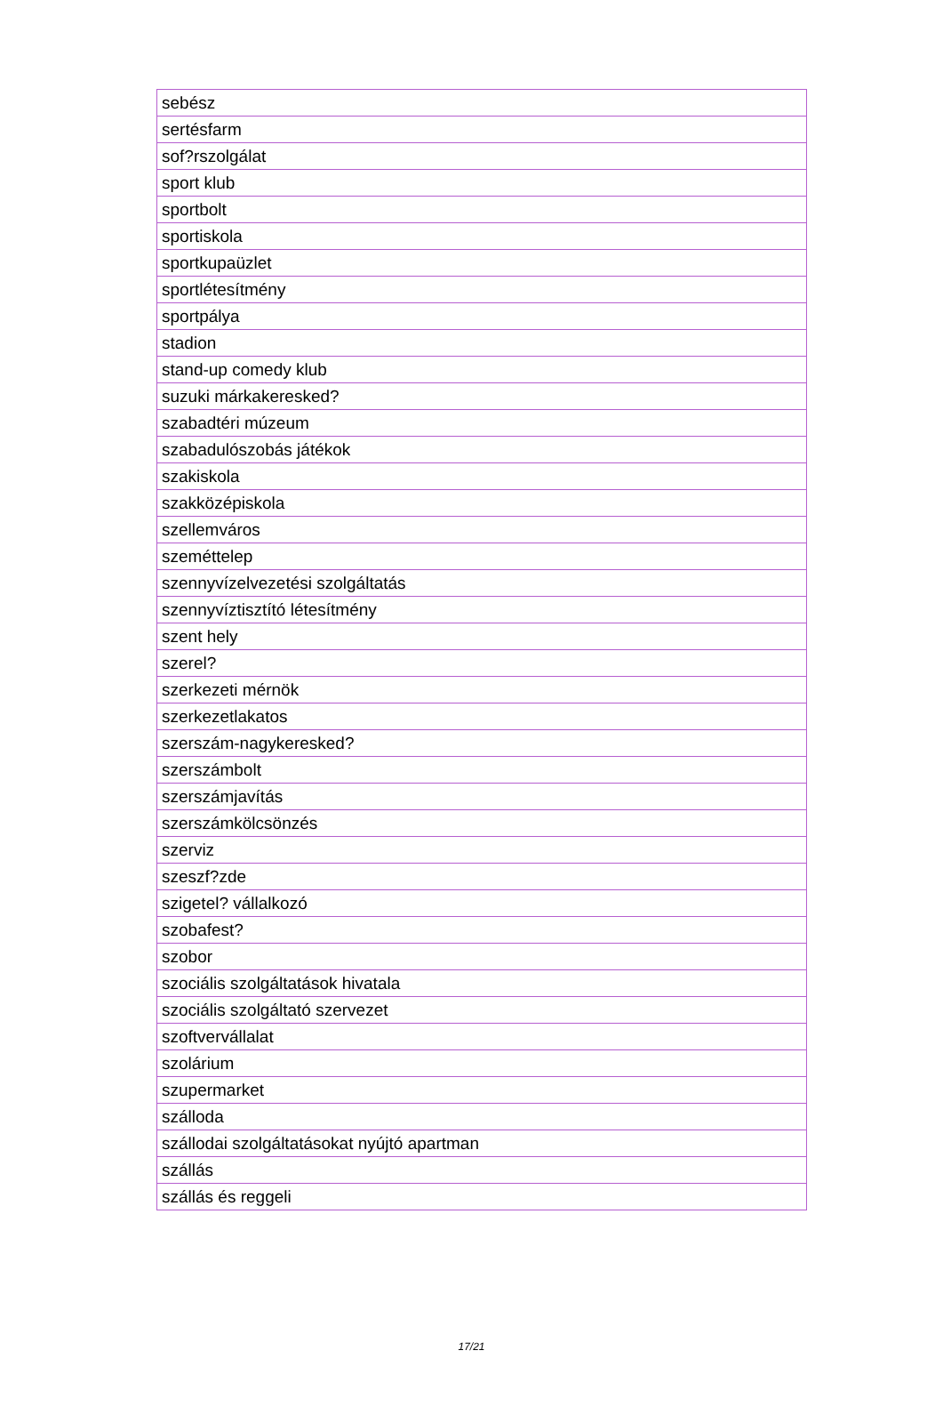| sebész |
| sertésfarm |
| sof?rszolgálat |
| sport klub |
| sportbolt |
| sportiskola |
| sportkupaüzlet |
| sportlétesítmény |
| sportpálya |
| stadion |
| stand-up comedy klub |
| suzuki márkakeresked? |
| szabadtéri múzeum |
| szabadulószobás játékok |
| szakiskola |
| szakközépiskola |
| szellemváros |
| szeméttelep |
| szennyvízelvezetési szolgáltatás |
| szennyvíztisztító létesítmény |
| szent hely |
| szerel? |
| szerkezeti mérnök |
| szerkezetlakatos |
| szerszám-nagykeresked? |
| szerszámbolt |
| szerszámjavítás |
| szerszámkölcsönzés |
| szerviz |
| szeszf?zde |
| szigetel? vállalkozó |
| szobafest? |
| szobor |
| szociális szolgáltatások hivatala |
| szociális szolgáltató szervezet |
| szoftvervállalat |
| szolárium |
| szupermarket |
| szálloda |
| szállodai szolgáltatásokat nyújtó apartman |
| szállás |
| szállás és reggeli |
17/21